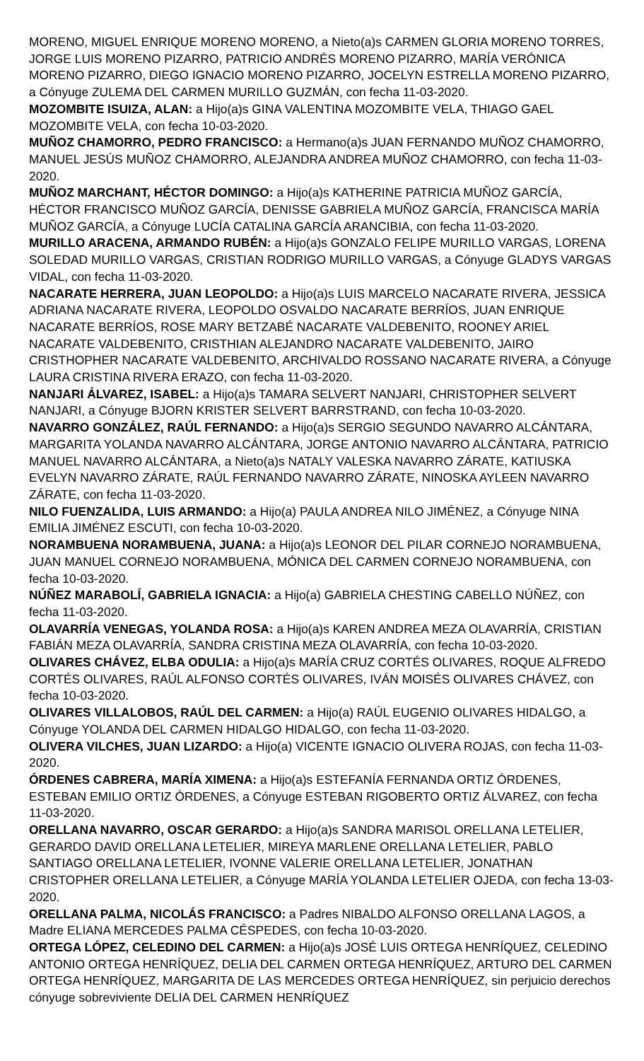MORENO, MIGUEL ENRIQUE MORENO MORENO, a Nieto(a)s CARMEN GLORIA MORENO TORRES, JORGE LUIS MORENO PIZARRO, PATRICIO ANDRÉS MORENO PIZARRO, MARÍA VERÓNICA MORENO PIZARRO, DIEGO IGNACIO MORENO PIZARRO, JOCELYN ESTRELLA MORENO PIZARRO, a Cónyuge ZULEMA DEL CARMEN MURILLO GUZMÁN, con fecha 11-03-2020.
MOZOMBITE ISUIZA, ALAN: a Hijo(a)s GINA VALENTINA MOZOMBITE VELA, THIAGO GAEL MOZOMBITE VELA, con fecha 10-03-2020.
MUÑOZ CHAMORRO, PEDRO FRANCISCO: a Hermano(a)s JUAN FERNANDO MUÑOZ CHAMORRO, MANUEL JESÚS MUÑOZ CHAMORRO, ALEJANDRA ANDREA MUÑOZ CHAMORRO, con fecha 11-03-2020.
MUÑOZ MARCHANT, HÉCTOR DOMINGO: a Hijo(a)s KATHERINE PATRICIA MUÑOZ GARCÍA, HÉCTOR FRANCISCO MUÑOZ GARCÍA, DENISSE GABRIELA MUÑOZ GARCÍA, FRANCISCA MARÍA MUÑOZ GARCÍA, a Cónyuge LUCÍA CATALINA GARCÍA ARANCIBIA, con fecha 11-03-2020.
MURILLO ARACENA, ARMANDO RUBÉN: a Hijo(a)s GONZALO FELIPE MURILLO VARGAS, LORENA SOLEDAD MURILLO VARGAS, CRISTIAN RODRIGO MURILLO VARGAS, a Cónyuge GLADYS VARGAS VIDAL, con fecha 11-03-2020.
NACARATE HERRERA, JUAN LEOPOLDO: a Hijo(a)s LUIS MARCELO NACARATE RIVERA, JESSICA ADRIANA NACARATE RIVERA, LEOPOLDO OSVALDO NACARATE BERRÍOS, JUAN ENRIQUE NACARATE BERRÍOS, ROSE MARY BETZABÉ NACARATE VALDEBENITO, ROONEY ARIEL NACARATE VALDEBENITO, CRISTHIAN ALEJANDRO NACARATE VALDEBENITO, JAIRO CRISTHOPHER NACARATE VALDEBENITO, ARCHIVALDO ROSSANO NACARATE RIVERA, a Cónyuge LAURA CRISTINA RIVERA ERAZO, con fecha 11-03-2020.
NANJARI ÁLVAREZ, ISABEL: a Hijo(a)s TAMARA SELVERT NANJARI, CHRISTOPHER SELVERT NANJARI, a Cónyuge BJORN KRISTER SELVERT BARRSTRAND, con fecha 10-03-2020.
NAVARRO GONZÁLEZ, RAÚL FERNANDO: a Hijo(a)s SERGIO SEGUNDO NAVARRO ALCÁNTARA, MARGARITA YOLANDA NAVARRO ALCÁNTARA, JORGE ANTONIO NAVARRO ALCÁNTARA, PATRICIO MANUEL NAVARRO ALCÁNTARA, a Nieto(a)s NATALY VALESKA NAVARRO ZÁRATE, KATIUSKA EVELYN NAVARRO ZÁRATE, RAÚL FERNANDO NAVARRO ZÁRATE, NINOSKA AYLEEN NAVARRO ZÁRATE, con fecha 11-03-2020.
NILO FUENZALIDA, LUIS ARMANDO: a Hijo(a) PAULA ANDREA NILO JIMÉNEZ, a Cónyuge NINA EMILIA JIMÉNEZ ESCUTI, con fecha 10-03-2020.
NORAMBUENA NORAMBUENA, JUANA: a Hijo(a)s LEONOR DEL PILAR CORNEJO NORAMBUENA, JUAN MANUEL CORNEJO NORAMBUENA, MÓNICA DEL CARMEN CORNEJO NORAMBUENA, con fecha 10-03-2020.
NÚÑEZ MARABOLÍ, GABRIELA IGNACIA: a Hijo(a) GABRIELA CHESTING CABELLO NÚÑEZ, con fecha 11-03-2020.
OLAVARRÍA VENEGAS, YOLANDA ROSA: a Hijo(a)s KAREN ANDREA MEZA OLAVARRÍA, CRISTIAN FABIÁN MEZA OLAVARRÍA, SANDRA CRISTINA MEZA OLAVARRÍA, con fecha 10-03-2020.
OLIVARES CHÁVEZ, ELBA ODULIA: a Hijo(a)s MARÍA CRUZ CORTÉS OLIVARES, ROQUE ALFREDO CORTÉS OLIVARES, RAÚL ALFONSO CORTÉS OLIVARES, IVÁN MOISÉS OLIVARES CHÁVEZ, con fecha 10-03-2020.
OLIVARES VILLALOBOS, RAÚL DEL CARMEN: a Hijo(a) RAÚL EUGENIO OLIVARES HIDALGO, a Cónyuge YOLANDA DEL CARMEN HIDALGO HIDALGO, con fecha 11-03-2020.
OLIVERA VILCHES, JUAN LIZARDO: a Hijo(a) VICENTE IGNACIO OLIVERA ROJAS, con fecha 11-03-2020.
ÓRDENES CABRERA, MARÍA XIMENA: a Hijo(a)s ESTEFANÍA FERNANDA ORTIZ ÓRDENES, ESTEBAN EMILIO ORTIZ ÓRDENES, a Cónyuge ESTEBAN RIGOBERTO ORTIZ ÁLVAREZ, con fecha 11-03-2020.
ORELLANA NAVARRO, OSCAR GERARDO: a Hijo(a)s SANDRA MARISOL ORELLANA LETELIER, GERARDO DAVID ORELLANA LETELIER, MIREYA MARLENE ORELLANA LETELIER, PABLO SANTIAGO ORELLANA LETELIER, IVONNE VALERIE ORELLANA LETELIER, JONATHAN CRISTOPHER ORELLANA LETELIER, a Cónyuge MARÍA YOLANDA LETELIER OJEDA, con fecha 13-03-2020.
ORELLANA PALMA, NICOLÁS FRANCISCO: a Padres NIBALDO ALFONSO ORELLANA LAGOS, a Madre ELIANA MERCEDES PALMA CÉSPEDES, con fecha 10-03-2020.
ORTEGA LÓPEZ, CELEDINO DEL CARMEN: a Hijo(a)s JOSÉ LUIS ORTEGA HENRÍQUEZ, CELEDINO ANTONIO ORTEGA HENRÍQUEZ, DELIA DEL CARMEN ORTEGA HENRÍQUEZ, ARTURO DEL CARMEN ORTEGA HENRÍQUEZ, MARGARITA DE LAS MERCEDES ORTEGA HENRÍQUEZ, sin perjuicio derechos cónyuge sobreviviente DELIA DEL CARMEN HENRÍQUEZ